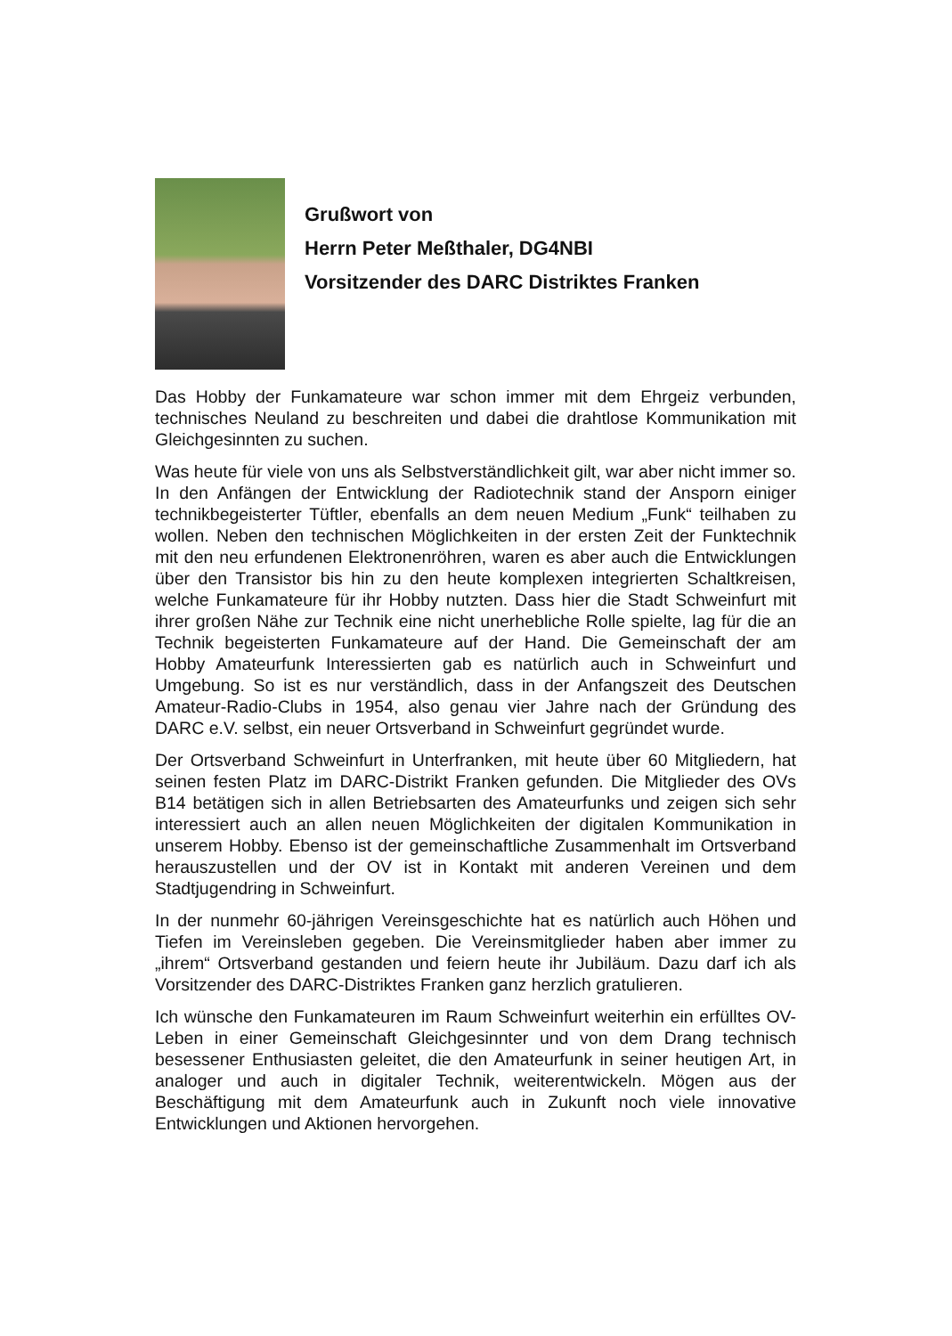Grußwort von
Herrn Peter Meßthaler, DG4NBI
Vorsitzender des DARC Distriktes Franken
Das Hobby der Funkamateure war schon immer mit dem Ehrgeiz verbunden, technisches Neuland zu beschreiten und dabei die drahtlose Kommunikation mit Gleichgesinnten zu suchen.
Was heute für viele von uns als Selbstverständlichkeit gilt, war aber nicht immer so. In den Anfängen der Entwicklung der Radiotechnik stand der Ansporn einiger technikbegeisterter Tüftler, ebenfalls an dem neuen Medium „Funk“ teilhaben zu wollen. Neben den technischen Möglichkeiten in der ersten Zeit der Funktechnik mit den neu erfundenen Elektronenröhren, waren es aber auch die Entwicklungen über den Transistor bis hin zu den heute komplexen integrierten Schaltkreisen, welche Funkamateure für ihr Hobby nutzten. Dass hier die Stadt Schweinfurt mit ihrer großen Nähe zur Technik eine nicht unerhebliche Rolle spielte, lag für die an Technik begeisterten Funkamateure auf der Hand. Die Gemeinschaft der am Hobby Amateurfunk Interessierten gab es natürlich auch in Schweinfurt und Umgebung. So ist es nur verständlich, dass in der Anfangszeit des Deutschen Amateur-Radio-Clubs in 1954, also genau vier Jahre nach der Gründung des DARC e.V. selbst, ein neuer Ortsverband in Schweinfurt gegründet wurde.
Der Ortsverband Schweinfurt in Unterfranken, mit heute über 60 Mitgliedern, hat seinen festen Platz im DARC-Distrikt Franken gefunden. Die Mitglieder des OVs B14 betätigen sich in allen Betriebsarten des Amateurfunks und zeigen sich sehr interessiert auch an allen neuen Möglichkeiten der digitalen Kommunikation in unserem Hobby. Ebenso ist der gemeinschaftliche Zusammenhalt im Ortsverband herauszustellen und der OV ist in Kontakt mit anderen Vereinen und dem Stadtjugendring in Schweinfurt.
In der nunmehr 60-jährigen Vereinsgeschichte hat es natürlich auch Höhen und Tiefen im Vereinsleben gegeben. Die Vereinsmitglieder haben aber immer zu „ihrem“ Ortsverband gestanden und feiern heute ihr Jubiläum. Dazu darf ich als Vorsitzender des DARC-Distriktes Franken ganz herzlich gratulieren.
Ich wünsche den Funkamateuren im Raum Schweinfurt weiterhin ein erfülltes OV-Leben in einer Gemeinschaft Gleichgesinnter und von dem Drang technisch besessener Enthusiasten geleitet, die den Amateurfunk in seiner heutigen Art, in analoger und auch in digitaler Technik, weiterentwickeln. Mögen aus der Beschäftigung mit dem Amateurfunk auch in Zukunft noch viele innovative Entwicklungen und Aktionen hervorgehen.